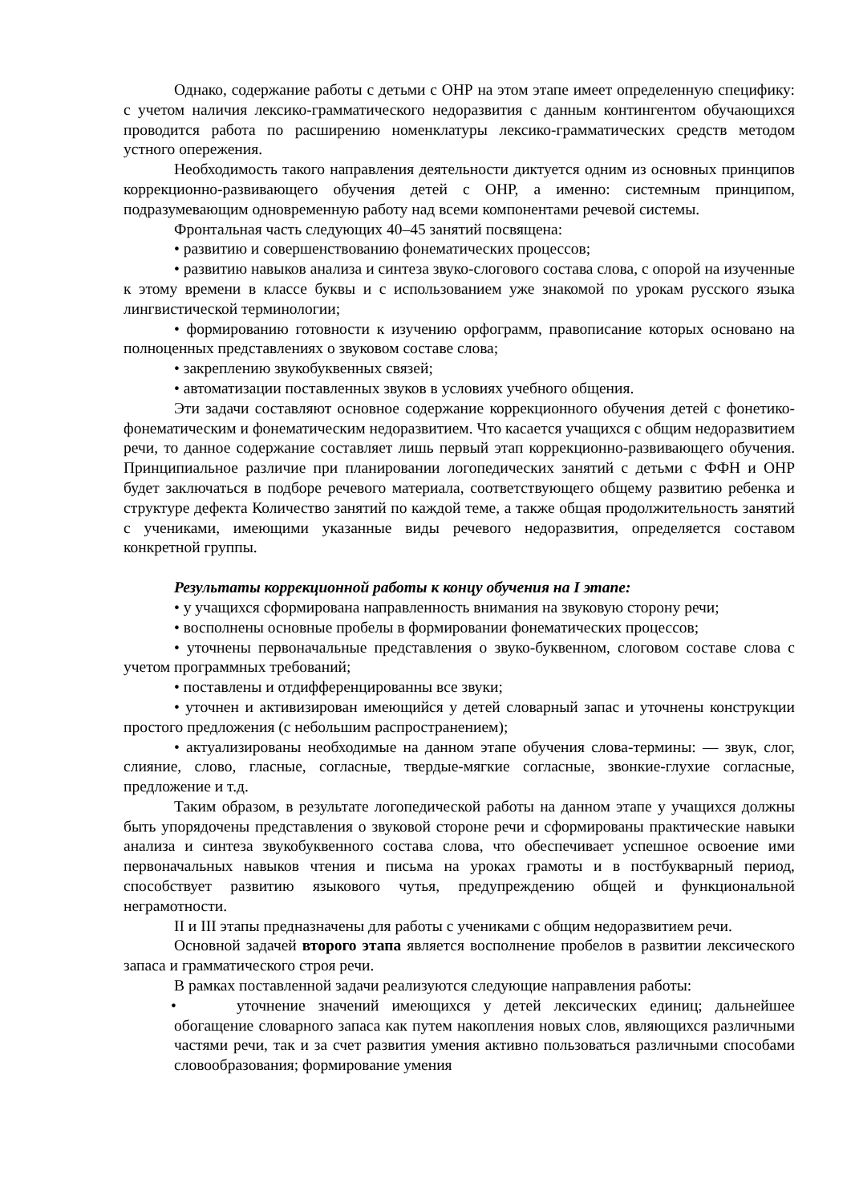Однако, содержание работы с детьми с ОНР на этом этапе имеет определенную специфику: с учетом наличия лексико-грамматического недоразвития с данным контингентом обучающихся проводится работа по расширению номенклатуры лексико-грамматических средств методом устного опережения.
Необходимость такого направления деятельности диктуется одним из основных принципов коррекционно-развивающего обучения детей с ОНР, а именно: системным принципом, подразумевающим одновременную работу над всеми компонентами речевой системы.
Фронтальная часть следующих 40–45 занятий посвящена:
• развитию и совершенствованию фонематических процессов;
• развитию навыков анализа и синтеза звуко-слогового состава слова, с опорой на изученные к этому времени в классе буквы и с использованием уже знакомой по урокам русского языка лингвистической терминологии;
• формированию готовности к изучению орфограмм, правописание которых основано на полноценных представлениях о звуковом составе слова;
• закреплению звукобуквенных связей;
• автоматизации поставленных звуков в условиях учебного общения.
Эти задачи составляют основное содержание коррекционного обучения детей с фонетико-фонематическим и фонематическим недоразвитием. Что касается учащихся с общим недоразвитием речи, то данное содержание составляет лишь первый этап коррекционно-развивающего обучения. Принципиальное различие при планировании логопедических занятий с детьми с ФФН и ОНР будет заключаться в подборе речевого материала, соответствующего общему развитию ребенка и структуре дефекта Количество занятий по каждой теме, а также общая продолжительность занятий с учениками, имеющими указанные виды речевого недоразвития, определяется составом конкретной группы.
Результаты коррекционной работы к концу обучения на I этапе:
• у учащихся сформирована направленность внимания на звуковую сторону речи;
• восполнены основные пробелы в формировании фонематических процессов;
• уточнены первоначальные представления о звуко-буквенном, слоговом составе слова с учетом программных требований;
• поставлены и отдифференцированны все звуки;
• уточнен и активизирован имеющийся у детей словарный запас и уточнены конструкции простого предложения (с небольшим распространением);
• актуализированы необходимые на данном этапе обучения слова-термины: — звук, слог, слияние, слово, гласные, согласные, твердые-мягкие согласные, звонкие-глухие согласные, предложение и т.д.
Таким образом, в результате логопедической работы на данном этапе у учащихся должны быть упорядочены представления о звуковой стороне речи и сформированы практические навыки анализа и синтеза звукобуквенного состава слова, что обеспечивает успешное освоение ими первоначальных навыков чтения и письма на уроках грамоты и в постбукварный период, способствует развитию языкового чутья, предупреждению общей и функциональной неграмотности.
II и III этапы предназначены для работы с учениками с общим недоразвитием речи.
Основной задачей второго этапа является восполнение пробелов в развитии лексического запаса и грамматического строя речи.
В рамках поставленной задачи реализуются следующие направления работы:
• уточнение значений имеющихся у детей лексических единиц; дальнейшее обогащение словарного запаса как путем накопления новых слов, являющихся различными частями речи, так и за счет развития умения активно пользоваться различными способами словообразования; формирование умения